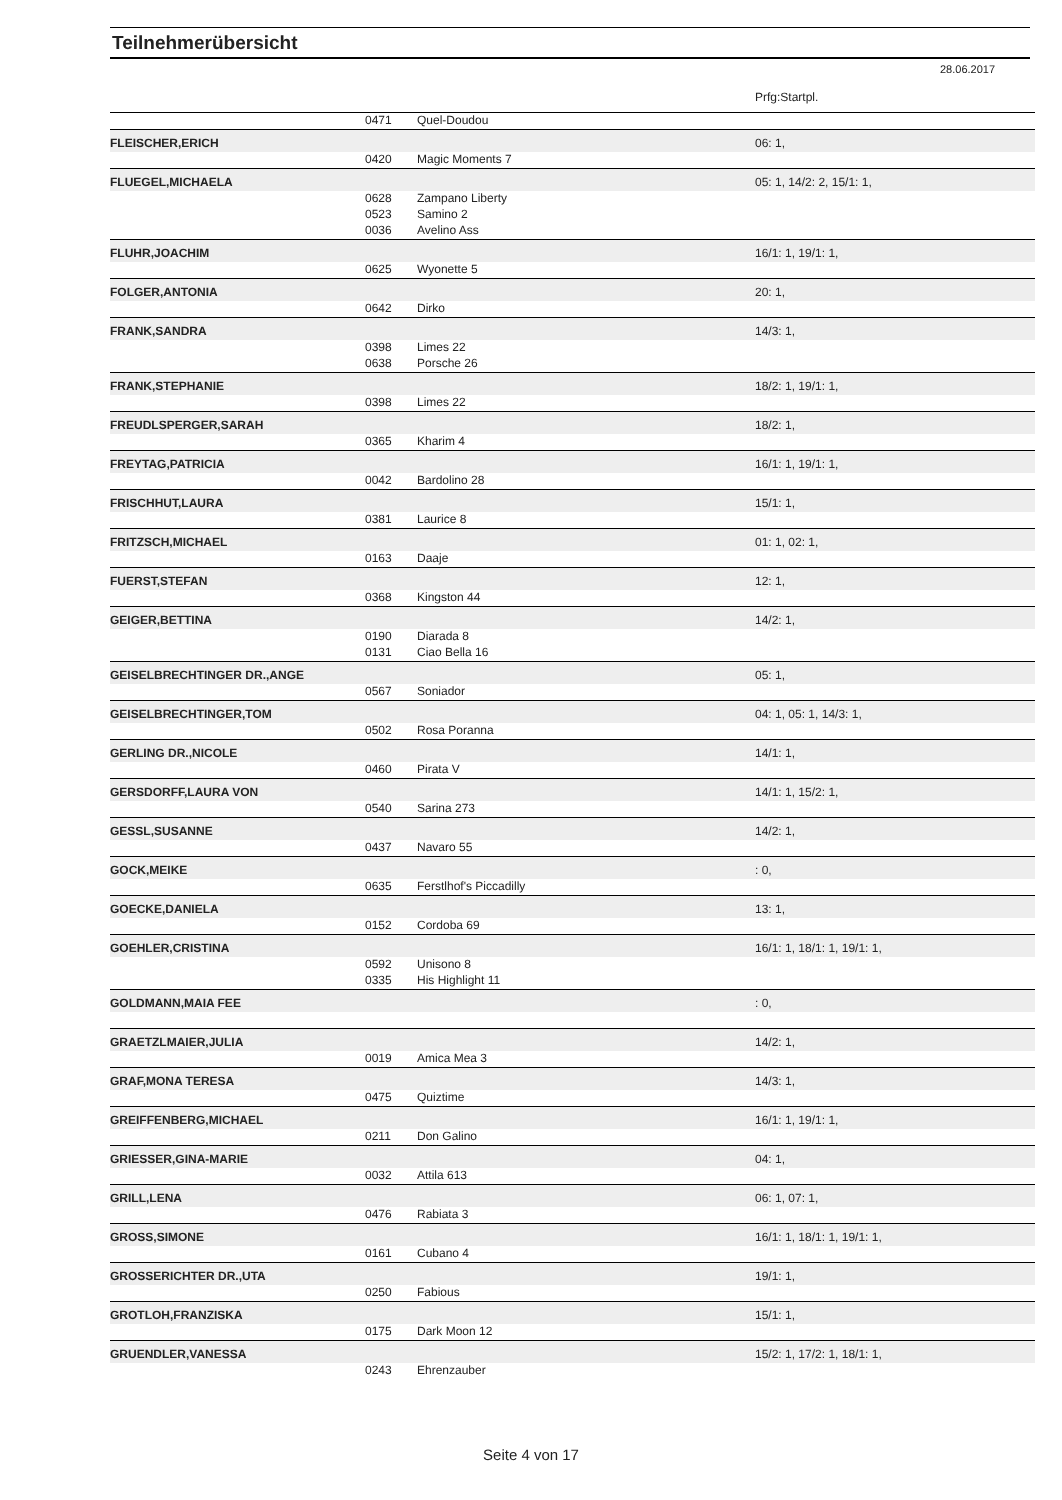Teilnehmerübersicht
28.06.2017
| | | | Prfg:Startpl. |
| | 0471 | Quel-Doudou | |
| FLEISCHER,ERICH | | | 06: 1, |
| | 0420 | Magic Moments 7 | |
| FLUEGEL,MICHAELA | | | 05: 1, 14/2: 2, 15/1: 1, |
| | 0628 | Zampano Liberty | |
| | 0523 | Samino 2 | |
| | 0036 | Avelino Ass | |
| FLUHR,JOACHIM | | | 16/1: 1, 19/1: 1, |
| | 0625 | Wyonette 5 | |
| FOLGER,ANTONIA | | | 20: 1, |
| | 0642 | Dirko | |
| FRANK,SANDRA | | | 14/3: 1, |
| | 0398 | Limes 22 | |
| | 0638 | Porsche 26 | |
| FRANK,STEPHANIE | | | 18/2: 1, 19/1: 1, |
| | 0398 | Limes 22 | |
| FREUDLSPERGER,SARAH | | | 18/2: 1, |
| | 0365 | Kharim 4 | |
| FREYTAG,PATRICIA | | | 16/1: 1, 19/1: 1, |
| | 0042 | Bardolino 28 | |
| FRISCHHUT,LAURA | | | 15/1: 1, |
| | 0381 | Laurice 8 | |
| FRITZSCH,MICHAEL | | | 01: 1, 02: 1, |
| | 0163 | Daaje | |
| FUERST,STEFAN | | | 12: 1, |
| | 0368 | Kingston 44 | |
| GEIGER,BETTINA | | | 14/2: 1, |
| | 0190 | Diarada 8 | |
| | 0131 | Ciao Bella 16 | |
| GEISELBRECHTINGER DR.,ANGE | | | 05: 1, |
| | 0567 | Soniador | |
| GEISELBRECHTINGER,TOM | | | 04: 1, 05: 1, 14/3: 1, |
| | 0502 | Rosa Poranna | |
| GERLING DR.,NICOLE | | | 14/1: 1, |
| | 0460 | Pirata V | |
| GERSDORFF,LAURA VON | | | 14/1: 1, 15/2: 1, |
| | 0540 | Sarina 273 | |
| GESSL,SUSANNE | | | 14/2: 1, |
| | 0437 | Navaro 55 | |
| GOCK,MEIKE | | | : 0, |
| | 0635 | Ferstlhof's Piccadilly | |
| GOECKE,DANIELA | | | 13: 1, |
| | 0152 | Cordoba 69 | |
| GOEHLER,CRISTINA | | | 16/1: 1, 18/1: 1, 19/1: 1, |
| | 0592 | Unisono 8 | |
| | 0335 | His Highlight 11 | |
| GOLDMANN,MAIA FEE | | | : 0, |
| GRAETZLMAIER,JULIA | | | 14/2: 1, |
| | 0019 | Amica Mea 3 | |
| GRAF,MONA TERESA | | | 14/3: 1, |
| | 0475 | Quiztime | |
| GREIFFENBERG,MICHAEL | | | 16/1: 1, 19/1: 1, |
| | 0211 | Don Galino | |
| GRIESSER,GINA-MARIE | | | 04: 1, |
| | 0032 | Attila 613 | |
| GRILL,LENA | | | 06: 1, 07: 1, |
| | 0476 | Rabiata 3 | |
| GROSS,SIMONE | | | 16/1: 1, 18/1: 1, 19/1: 1, |
| | 0161 | Cubano 4 | |
| GROSSERICHTER DR.,UTA | | | 19/1: 1, |
| | 0250 | Fabious | |
| GROTLOH,FRANZISKA | | | 15/1: 1, |
| | 0175 | Dark Moon 12 | |
| GRUENDLER,VANESSA | | | 15/2: 1, 17/2: 1, 18/1: 1, |
| | 0243 | Ehrenzauber | |
Seite 4 von 17